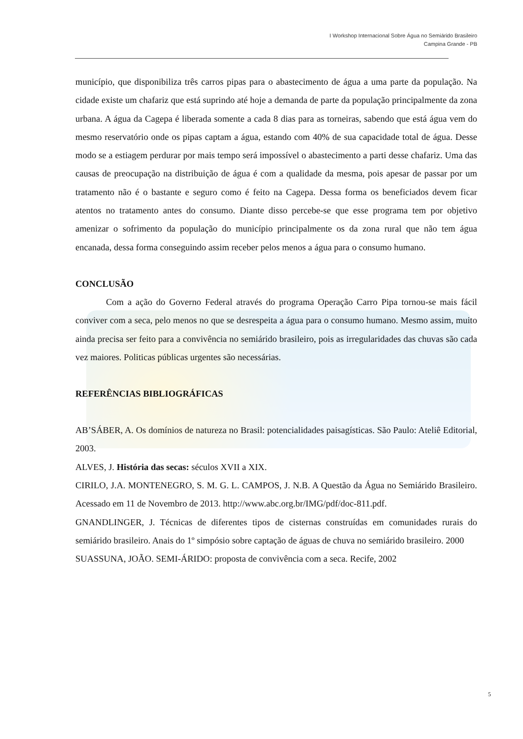I Workshop Internacional Sobre Água no Semiárido Brasileiro
Campina Grande - PB
município, que disponibiliza três carros pipas para o abastecimento de água a uma parte da população. Na cidade existe um chafariz que está suprindo até hoje a demanda de parte da população principalmente da zona urbana. A água da Cagepa é liberada somente a cada 8 dias para as torneiras, sabendo que está água vem do mesmo reservatório onde os pipas captam a água, estando com 40% de sua capacidade total de água. Desse modo se a estiagem perdurar por mais tempo será impossível o abastecimento a parti desse chafariz. Uma das causas de preocupação na distribuição de água é com a qualidade da mesma, pois apesar de passar por um tratamento não é o bastante e seguro como é feito na Cagepa. Dessa forma os beneficiados devem ficar atentos no tratamento antes do consumo. Diante disso percebe-se que esse programa tem por objetivo amenizar o sofrimento da população do município principalmente os da zona rural que não tem água encanada, dessa forma conseguindo assim receber pelos menos a água para o consumo humano.
CONCLUSÃO
Com a ação do Governo Federal através do programa Operação Carro Pipa tornou-se mais fácil conviver com a seca, pelo menos no que se desrespeita a água para o consumo humano. Mesmo assim, muito ainda precisa ser feito para a convivência no semiárido brasileiro, pois as irregularidades das chuvas são cada vez maiores. Politicas públicas urgentes são necessárias.
REFERÊNCIAS BIBLIOGRÁFICAS
AB’SÁBER, A. Os domínios de natureza no Brasil: potencialidades paisagísticas. São Paulo: Ateliê Editorial, 2003.
ALVES, J. História das secas: séculos XVII a XIX.
CIRILO, J.A. MONTENEGRO, S. M. G. L. CAMPOS, J. N.B. A Questão da Água no Semiárido Brasileiro. Acessado em 11 de Novembro de 2013. http://www.abc.org.br/IMG/pdf/doc-811.pdf.
GNANDLINGER, J. Técnicas de diferentes tipos de cisternas construídas em comunidades rurais do semiárido brasileiro. Anais do 1º simpósio sobre captação de águas de chuva no semiárido brasileiro. 2000
SUASSUNA, JOÃO. SEMI-ÁRIDO: proposta de convivência com a seca. Recife, 2002
5